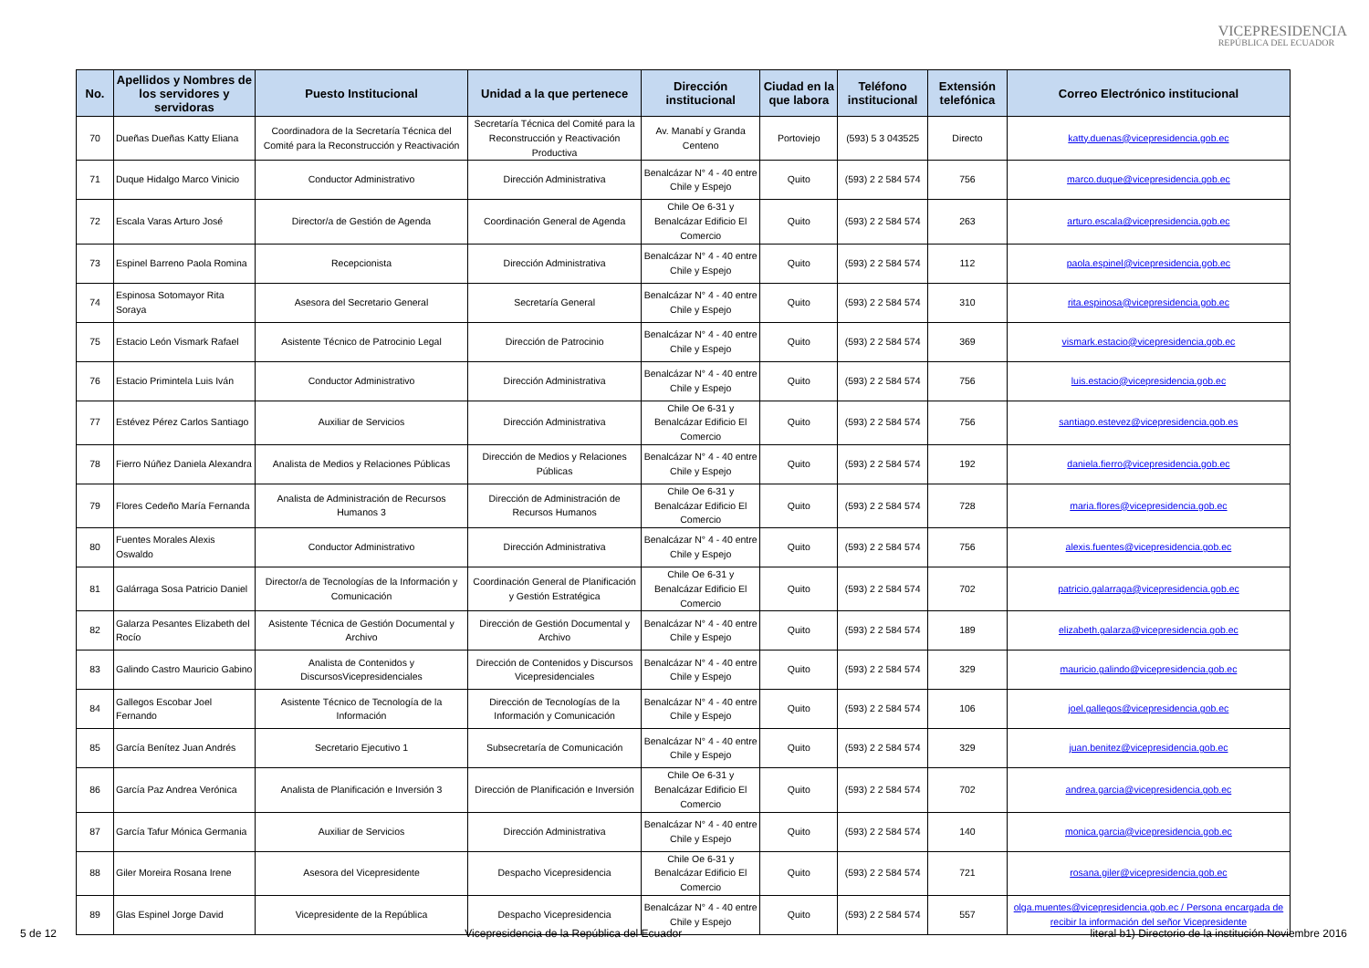VICEPRESIDENCIA
REPÚBLICA DEL ECUADOR
| No. | Apellidos y Nombres de los servidores y servidoras | Puesto Institucional | Unidad a la que pertenece | Dirección institucional | Ciudad en la que labora | Teléfono institucional | Extensión telefónica | Correo Electrónico institucional |
| --- | --- | --- | --- | --- | --- | --- | --- | --- |
| 70 | Dueñas Dueñas Katty Eliana | Coordinadora de la Secretaría Técnica del Comité para la Reconstrucción y Reactivación | Secretaría Técnica del Comité para la Reconstrucción y Reactivación Productiva | Av. Manabí y Granda Centeno | Portoviejo | (593) 5 3 043525 | Directo | katty.duenas@vicepresidencia.gob.ec |
| 71 | Duque Hidalgo Marco Vinicio | Conductor Administrativo | Dirección Administrativa | Benalcázar N° 4 - 40 entre Chile y Espejo | Quito | (593) 2 2 584 574 | 756 | marco.duque@vicepresidencia.gob.ec |
| 72 | Escala Varas Arturo José | Director/a de Gestión de Agenda | Coordinación General de Agenda | Chile Oe 6-31 y Benalcázar Edificio El Comercio | Quito | (593) 2 2 584 574 | 263 | arturo.escala@vicepresidencia.gob.ec |
| 73 | Espinel Barreno Paola Romina | Recepcionista | Dirección Administrativa | Benalcázar N° 4 - 40 entre Chile y Espejo | Quito | (593) 2 2 584 574 | 112 | paola.espinel@vicepresidencia.gob.ec |
| 74 | Espinosa Sotomayor Rita Soraya | Asesora del Secretario General | Secretaría General | Benalcázar N° 4 - 40 entre Chile y Espejo | Quito | (593) 2 2 584 574 | 310 | rita.espinosa@vicepresidencia.gob.ec |
| 75 | Estacio León Vismark Rafael | Asistente Técnico de Patrocinio Legal | Dirección de Patrocinio | Benalcázar N° 4 - 40 entre Chile y Espejo | Quito | (593) 2 2 584 574 | 369 | vismark.estacio@vicepresidencia.gob.ec |
| 76 | Estacio Primintela Luis Iván | Conductor Administrativo | Dirección Administrativa | Benalcázar N° 4 - 40 entre Chile y Espejo | Quito | (593) 2 2 584 574 | 756 | luis.estacio@vicepresidencia.gob.ec |
| 77 | Estévez Pérez Carlos Santiago | Auxiliar de Servicios | Dirección Administrativa | Chile Oe 6-31 y Benalcázar Edificio El Comercio | Quito | (593) 2 2 584 574 | 756 | santiago.estevez@vicepresidencia.gob.es |
| 78 | Fierro Núñez Daniela Alexandra | Analista de Medios y Relaciones Públicas | Dirección de Medios y Relaciones Públicas | Benalcázar N° 4 - 40 entre Chile y Espejo | Quito | (593) 2 2 584 574 | 192 | daniela.fierro@vicepresidencia.gob.ec |
| 79 | Flores Cedeño María Fernanda | Analista de Administración de Recursos Humanos 3 | Dirección de Administración de Recursos Humanos | Chile Oe 6-31 y Benalcázar Edificio El Comercio | Quito | (593) 2 2 584 574 | 728 | maria.flores@vicepresidencia.gob.ec |
| 80 | Fuentes Morales Alexis Oswaldo | Conductor Administrativo | Dirección Administrativa | Benalcázar N° 4 - 40 entre Chile y Espejo | Quito | (593) 2 2 584 574 | 756 | alexis.fuentes@vicepresidencia.gob.ec |
| 81 | Galárraga Sosa Patricio Daniel | Director/a de Tecnologías de la Información y Comunicación | Coordinación General de Planificación y Gestión Estratégica | Chile Oe 6-31 y Benalcázar Edificio El Comercio | Quito | (593) 2 2 584 574 | 702 | patricio.galarraga@vicepresidencia.gob.ec |
| 82 | Galarza Pesantes Elizabeth del Rocío | Asistente Técnica de Gestión Documental y Archivo | Dirección de Gestión Documental y Archivo | Benalcázar N° 4 - 40 entre Chile y Espejo | Quito | (593) 2 2 584 574 | 189 | elizabeth.galarza@vicepresidencia.gob.ec |
| 83 | Galindo Castro Mauricio Gabino | Analista de Contenidos y DiscursosVicepresidenciales | Dirección de Contenidos y Discursos Vicepresidenciales | Benalcázar N° 4 - 40 entre Chile y Espejo | Quito | (593) 2 2 584 574 | 329 | mauricio.galindo@vicepresidencia.gob.ec |
| 84 | Gallegos Escobar Joel Fernando | Asistente Técnico de Tecnología de la Información | Dirección de Tecnologías de la Información y Comunicación | Benalcázar N° 4 - 40 entre Chile y Espejo | Quito | (593) 2 2 584 574 | 106 | joel.gallegos@vicepresidencia.gob.ec |
| 85 | García Benítez Juan Andrés | Secretario Ejecutivo 1 | Subsecretaría de Comunicación | Benalcázar N° 4 - 40 entre Chile y Espejo | Quito | (593) 2 2 584 574 | 329 | juan.benitez@vicepresidencia.gob.ec |
| 86 | García Paz Andrea Verónica | Analista de Planificación e Inversión 3 | Dirección de Planificación e Inversión | Chile Oe 6-31 y Benalcázar Edificio El Comercio | Quito | (593) 2 2 584 574 | 702 | andrea.garcia@vicepresidencia.gob.ec |
| 87 | García Tafur Mónica Germania | Auxiliar de Servicios | Dirección Administrativa | Benalcázar N° 4 - 40 entre Chile y Espejo | Quito | (593) 2 2 584 574 | 140 | monica.garcia@vicepresidencia.gob.ec |
| 88 | Giler Moreira Rosana Irene | Asesora del Vicepresidente | Despacho Vicepresidencia | Chile Oe 6-31 y Benalcázar Edificio El Comercio | Quito | (593) 2 2 584 574 | 721 | rosana.giler@vicepresidencia.gob.ec |
| 89 | Glas Espinel Jorge David | Vicepresidente de la República | Despacho Vicepresidencia | Benalcázar N° 4 - 40 entre Chile y Espejo | Quito | (593) 2 2 584 574 | 557 | olga.muentes@vicepresidencia.gob.ec / Persona encargada de recibir la información del señor Vicepresidente |
5 de 12 Vicepresidencia de la República del Ecuador literal b1) Directorio de la institución Noviembre 2016